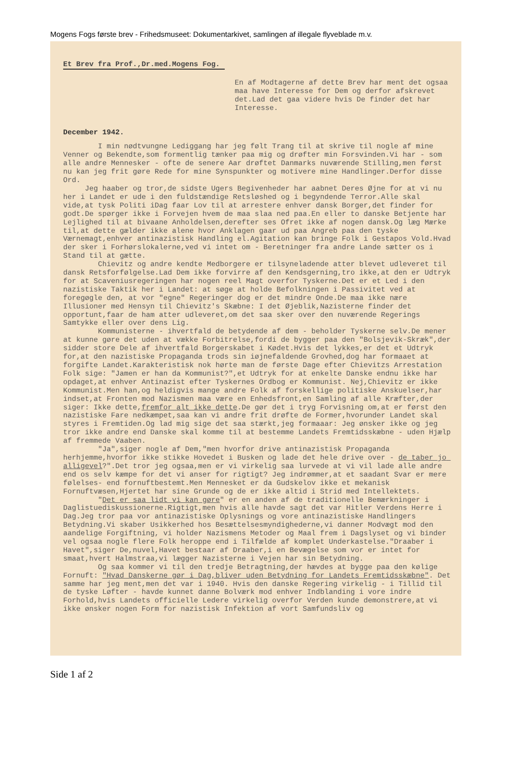Mogens Fogs første brev - Frihedsmuseet: Dokumentarkivet, samlingen af illegale flyveblade m.v.
Et Brev fra Prof.,Dr.med.Mogens Fog.
En af Modtagerne af dette Brev har ment det ogsaa maa have Interesse for Dem og derfor afskrevet det.Lad det gaa videre hvis De finder det har Interesse.
December 1942.
I min nødtvungne Lediggang har jeg følt Trang til at skrive til nogle af mine Venner og Bekendte,som formentlig tænker paa mig og drøfter min Forsvinden.Vi har - som alle andre Mennesker - ofte de senere Aar drøftet Danmarks nuværende Stilling,men først nu kan jeg frit gøre Rede for mine Synspunkter og motivere mine Handlinger.Derfor disse Ord. Jeg haaber og tror,de sidste Ugers Begivenheder har aabnet Deres Øjne for at vi nu her i Landet er ude i den fuldstændige Retsløshed og i begyndende Terror.Alle skal vide,at tysk Politi iDag faar Lov til at arrestere enhver dansk Borger,det finder for godt.De spørger ikke i Forvejen hvem de maa slaa ned paa.En eller to danske Betjente har Lejlighed til at bivaane Anholdelsen,derefter ses Ofret ikke af nogen dansk.Og læg Mærke til,at dette gælder ikke alene hvor Anklagen gaar ud paa Angreb paa den tyske Værnemagt,enhver antinazistisk Handling el.Agitation kan bringe Folk i Gestapos Vold.Hvad der sker i Forhørslokalerne,ved vi intet om - Beretninger fra andre Lande sætter os i Stand til at gætte. Chievitz og andre kendte Medborgere er tilsyneladende atter blevet udleveret til dansk Retsforfølgelse.Lad Dem ikke forvirre af den Kendsgerning,tro ikke,at den er Udtryk for at Scaveniusregeringen har nogen reel Magt overfor Tyskerne.Det er et Led i den nazistiske Taktik her i Landet: at søge at holde Befolkningen i Passivitet ved at foregøgle den, at vor "egne" Regeringer dog er det mindre Onde.De maa ikke nære Illusioner med Hensyn til Chievitz's Skæbne: I det Øjeblik,Nazisterne finder det opportunt,faar de ham atter udleveret,om det saa sker over den nuværende Regerings Samtykke eller over dens Lig. Kommunisterne - ihvertfald de betydende af dem - beholder Tyskerne selv.De mener at kunne gøre det uden at vække Forbitrelse,fordi de bygger paa den "Bolsjevik-Skræk",der sidder store Dele af ihvertfald Borgerskabet i Kødet.Hvis det lykkes,er det et Udtryk for,at den nazistiske Propaganda trods sin iøjnefaldende Grovhed,dog har formaaet at forgifte Landet.Karakteristisk nok hørte man de første Dage efter Chievitzs Arrestation Folk sige: "Jamen er han da Kommunist?",et Udtryk for at enkelte Danske endnu ikke har opdaget,at enhver Antinazist efter Tyskernes Ordbog er Kommunist. Nej,Chievitz er ikke Kommunist.Men han,og heldigvis mange andre Folk af forskellige politiske Anskuelser,har indset,at Fronten mod Nazismen maa være en Enhedsfront,en Samling af alle Kræfter,der siger: Ikke dette,fremfor alt ikke dette.De gør det i tryg Forvisning om,at er først den nazistiske Fare nedkæmpet,saa kan vi andre frit drøfte de Former,hvorunder Landet skal styres i Fremtiden.Og lad mig sige det saa stærkt,jeg formaaar: Jeg ønsker ikke og jeg tror ikke andre end Danske skal komme til at bestemme Landets Fremtidsskæbne - uden Hjælp af fremmede Vaaben. "Ja",siger nogle af Dem,"men hvorfor drive antinazistisk Propaganda herhjemme,hvorfor ikke stikke Hovedet i Busken og lade det hele drive over - de taber jo alligevel?".Det tror jeg ogsaa,men er vi virkelig saa lurvede at vi vil lade alle andre end os selv kæmpe for det vi anser for rigtigt? Jeg indrømmer,at et saadant Svar er mere følelses- end fornuftbestemt.Men Mennesket er da Gudskelov ikke et mekanisk Fornuftvæsen,Hjertet har sine Grunde og de er ikke altid i Strid med Intellektets. "Det er saa lidt vi kan gøre" er en anden af de traditionelle Bemærkninger i Daglistuediskussionerne.Rigtigt,men hvis alle havde sagt det var Hitler Verdens Herre i Dag.Jeg tror paa vor antinazistiske Oplysnings og vore antinazistiske Handlingers Betydning.Vi skaber Usikkerhed hos Besættelsesmyndighederne,vi danner Modvægt mod den aandelige Forgiftning, vi holder Nazismens Metoder og Maal frem i Dagslyset og vi binder vel ogsaa nogle flere Folk heroppe end i Tilfælde af komplet Underkastelse."Draaber i Havet",siger De,nuvel,Havet bestaar af Draaber,i en Bevægelse som vor er intet for smaat,hvert Halmstraa,vi lægger Nazisterne i Vejen har sin Betydning. Og saa kommer vi til den tredje Betragtning,der hævdes at bygge paa den kølige Fornuft: "Hvad Danskerne gør i Dag,bliver uden Betydning for Landets Fremtidsskæbne". Det samme har jeg ment,men det var i 1940. Hvis den danske Regering virkelig - i Tillid til de tyske Løfter - havde kunnet danne Bolværk mod enhver Indblanding i vore indre Forhold,hvis Landets officielle Ledere virkelig overfor Verden kunde demonstrere,at vi ikke ønsker nogen Form for nazistisk Infektion af vort Samfundsliv og
Side 1 af 2